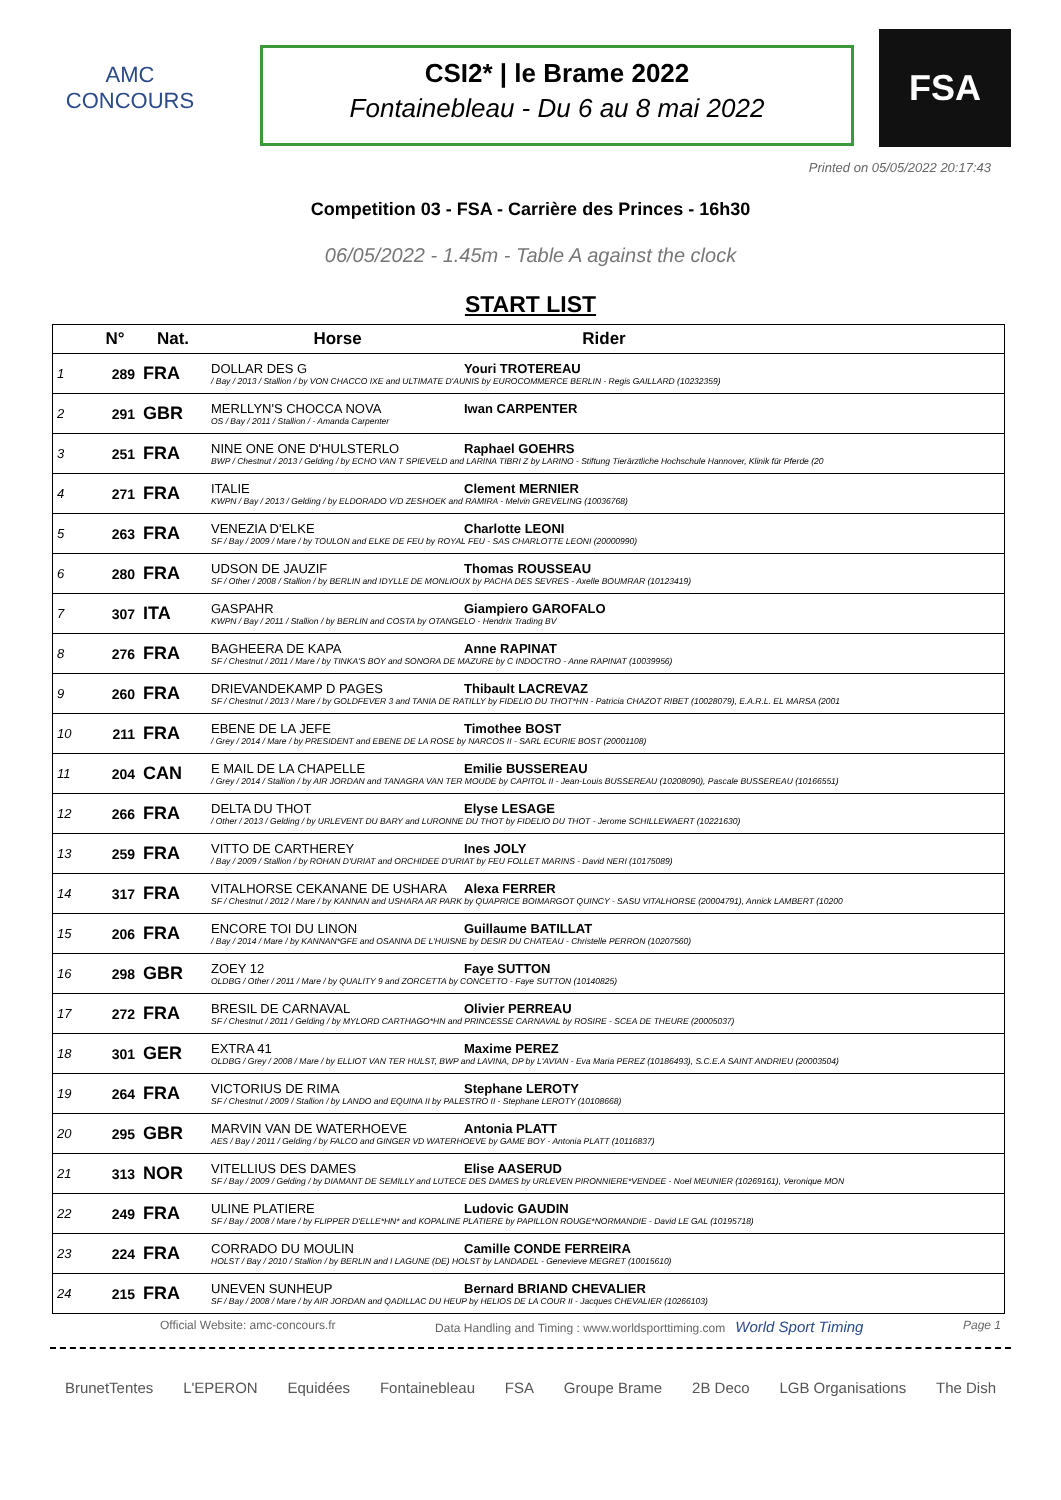AMC
CONCOURS
CSI2* | le Brame 2022
Fontainebleau - Du 6 au 8 mai 2022
FSA
Printed on 05/05/2022 20:17:43
Competition 03 - FSA - Carrière des Princes - 16h30
06/05/2022 - 1.45m - Table A against the clock
START LIST
| | N° | Nat. | Horse Rider |
| --- | --- | --- | --- |
| 1 | 289 | FRA | DOLLAR DES G Youri TROTEREAU / Bay / 2013 / Stallion / by VON CHACCO IXE and ULTIMATE D'AUNIS by EUROCOMMERCE BERLIN - Regis GAILLARD (10232359) |
| 2 | 291 | GBR | MERLLYN'S CHOCCA NOVA Iwan CARPENTER OS / Bay / 2011 / Stallion / - Amanda Carpenter |
| 3 | 251 | FRA | NINE ONE ONE D'HULSTERLO Raphael GOEHRS BWP / Chestnut / 2013 / Gelding / by ECHO VAN T SPIEVELD and LARINA TIBRI Z by LARINO - Stiftung Tierärztliche Hochschule Hannover, Klinik für Pferde (20 |
| 4 | 271 | FRA | ITALIE Clement MERNIER KWPN / Bay / 2013 / Gelding / by ELDORADO V/D ZESHOEK and RAMIRA - Melvin GREVELING (10036768) |
| 5 | 263 | FRA | VENEZIA D'ELKE Charlotte LEONI SF / Bay / 2009 / Mare / by TOULON and ELKE DE FEU by ROYAL FEU - SAS CHARLOTTE LEONI (20000990) |
| 6 | 280 | FRA | UDSON DE JAUZIF Thomas ROUSSEAU SF / Other / 2008 / Stallion / by BERLIN and IDYLLE DE MONLIOUX by PACHA DES SEVRES - Axelle BOUMRAR (10123419) |
| 7 | 307 | ITA | GASPAHR Giampiero GAROFALO KWPN / Bay / 2011 / Stallion / by BERLIN and COSTA by OTANGELO - Hendrix Trading BV |
| 8 | 276 | FRA | BAGHEERA DE KAPA Anne RAPINAT SF / Chestnut / 2011 / Mare / by TINKA'S BOY and SONORA DE MAZURE by C INDOCTRO - Anne RAPINAT (10039956) |
| 9 | 260 | FRA | DRIEVANDEKAMP D PAGES Thibault LACREVAZ SF / Chestnut / 2013 / Mare / by GOLDFEVER 3 and TANIA DE RATILLY by FIDELIO DU THOT*HN - Patricia CHAZOT RIBET (10028079), E.A.R.L. EL MARSA (2001 |
| 10 | 211 | FRA | EBENE DE LA JEFE Timothee BOST / Grey / 2014 / Mare / by PRESIDENT and EBENE DE LA ROSE by NARCOS II - SARL ECURIE BOST (20001108) |
| 11 | 204 | CAN | E MAIL DE LA CHAPELLE Emilie BUSSEREAU / Grey / 2014 / Stallion / by AIR JORDAN and TANAGRA VAN TER MOUDE by CAPITOL II - Jean-Louis BUSSEREAU (10208090), Pascale BUSSEREAU (10166551) |
| 12 | 266 | FRA | DELTA DU THOT Elyse LESAGE / Other / 2013 / Gelding / by URLEVENT DU BARY and LURONNE DU THOT by FIDELIO DU THOT - Jerome SCHILLEWAERT (10221630) |
| 13 | 259 | FRA | VITTO DE CARTHEREY Ines JOLY / Bay / 2009 / Stallion / by ROHAN D'URIAT and ORCHIDEE D'URIAT by FEU FOLLET MARINS - David NERI (10175089) |
| 14 | 317 | FRA | VITALHORSE CEKANANE DE USHARA Alexa FERRER SF / Chestnut / 2012 / Mare / by KANNAN and USHARA AR PARK by QUAPRICE BOIMARGOT QUINCY - SASU VITALHORSE (20004791), Annick LAMBERT (10200 |
| 15 | 206 | FRA | ENCORE TOI DU LINON Guillaume BATILLAT / Bay / 2014 / Mare / by KANNAN*GFE and OSANNA DE L'HUISNE by DESIR DU CHATEAU - Christelle PERRON (10207560) |
| 16 | 298 | GBR | ZOEY 12 Faye SUTTON OLDBG / Other / 2011 / Mare / by QUALITY 9 and ZORCETTA by CONCETTO - Faye SUTTON (10140825) |
| 17 | 272 | FRA | BRESIL DE CARNAVAL Olivier PERREAU SF / Chestnut / 2011 / Gelding / by MYLORD CARTHAGO*HN and PRINCESSE CARNAVAL by ROSIRE - SCEA DE THEURE (20005037) |
| 18 | 301 | GER | EXTRA 41 Maxime PEREZ OLDBG / Grey / 2008 / Mare / by ELLIOT VAN TER HULST, BWP and LAVINA, DP by L'AVIAN - Eva Maria PEREZ (10186493), S.C.E.A SAINT ANDRIEU (20003504) |
| 19 | 264 | FRA | VICTORIUS DE RIMA Stephane LEROTY SF / Chestnut / 2009 / Stallion / by LANDO and EQUINA II by PALESTRO II - Stephane LEROTY (10108668) |
| 20 | 295 | GBR | MARVIN VAN DE WATERHOEVE Antonia PLATT AES / Bay / 2011 / Gelding / by FALCO and GINGER VD WATERHOEVE by GAME BOY - Antonia PLATT (10116837) |
| 21 | 313 | NOR | VITELLIUS DES DAMES Elise AASERUD SF / Bay / 2009 / Gelding / by DIAMANT DE SEMILLY and LUTECE DES DAMES by URLEVEN PIRONNIERE*VENDEE - Noel MEUNIER (10269161), Veronique MON |
| 22 | 249 | FRA | ULINE PLATIERE Ludovic GAUDIN SF / Bay / 2008 / Mare / by FLIPPER D'ELLE*HN* and KOPALINE PLATIERE by PAPILLON ROUGE*NORMANDIE - David LE GAL (10195718) |
| 23 | 224 | FRA | CORRADO DU MOULIN Camille CONDE FERREIRA HOLST / Bay / 2010 / Stallion / by BERLIN and I LAGUNE (DE) HOLST by LANDADEL - Genevieve MEGRET (10015610) |
| 24 | 215 | FRA | UNEVEN SUNHEUP Bernard BRIAND CHEVALIER SF / Bay / 2008 / Mare / by AIR JORDAN and QADILLAC DU HEUP by HELIOS DE LA COUR II - Jacques CHEVALIER (10266103) |
Official Website: amc-concours.fr Data Handling and Timing : www.worldsporttiming.com World Sport Timing Page 1
BrunetTentes L'EPERON Equidées Fontainebleau FSA Groupe Brame 2B Deco LGB Organisations The Dish